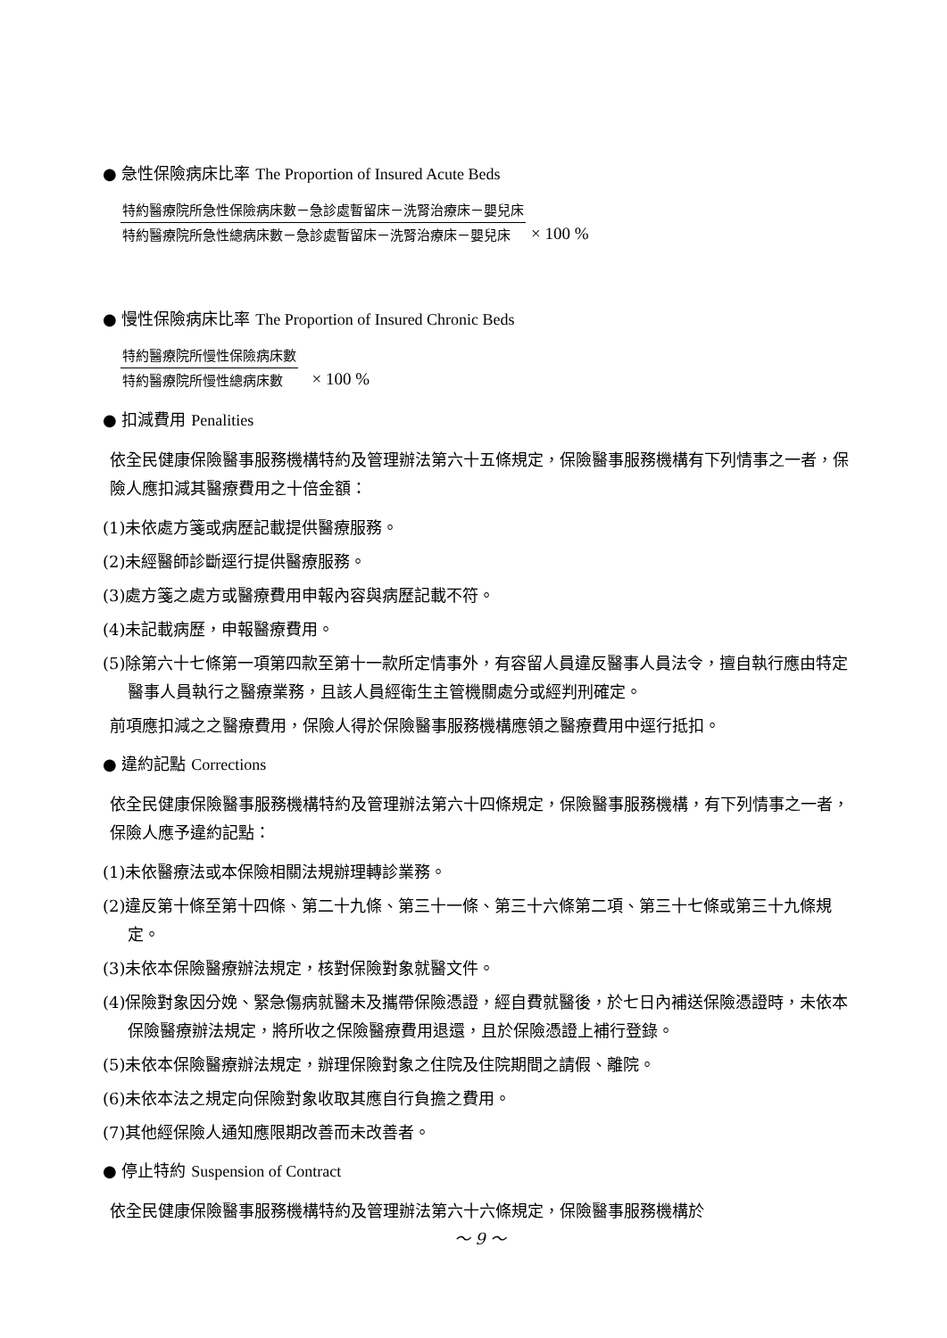● 急性保險病床比率 The Proportion of Insured Acute Beds
特約醫療院所急性保險病床數－急診處暫留床－洗腎治療床－嬰兒床
特約醫療院所急性總病床數－急診處暫留床－洗腎治療床－嬰兒床
× 100 %
● 慢性保險病床比率 The Proportion of Insured Chronic Beds
特約醫療院所慢性保險病床數
特約醫療院所慢性總病床數
× 100 %
● 扣減費用 Penalities
依全民健康保險醫事服務機構特約及管理辦法第六十五條規定，保險醫事服務機構有下列情事之一者，保險人應扣減其醫療費用之十倍金額：
(1)未依處方箋或病歷記載提供醫療服務。
(2)未經醫師診斷逕行提供醫療服務。
(3)處方箋之處方或醫療費用申報內容與病歷記載不符。
(4)未記載病歷，申報醫療費用。
(5)除第六十七條第一項第四款至第十一款所定情事外，有容留人員違反醫事人員法令，擅自執行應由特定醫事人員執行之醫療業務，且該人員經衛生主管機關處分或經判刑確定。
前項應扣減之之醫療費用，保險人得於保險醫事服務機構應領之醫療費用中逕行抵扣。
● 違約記點 Corrections
依全民健康保險醫事服務機構特約及管理辦法第六十四條規定，保險醫事服務機構，有下列情事之一者，保險人應予違約記點：
(1)未依醫療法或本保險相關法規辦理轉診業務。
(2)違反第十條至第十四條、第二十九條、第三十一條、第三十六條第二項、第三十七條或第三十九條規定。
(3)未依本保險醫療辦法規定，核對保險對象就醫文件。
(4)保險對象因分娩、緊急傷病就醫未及攜帶保險憑證，經自費就醫後，於七日內補送保險憑證時，未依本保險醫療辦法規定，將所收之保險醫療費用退還，且於保險憑證上補行登錄。
(5)未依本保險醫療辦法規定，辦理保險對象之住院及住院期間之請假、離院。
(6)未依本法之規定向保險對象收取其應自行負擔之費用。
(7)其他經保險人通知應限期改善而未改善者。
● 停止特約 Suspension of Contract
依全民健康保險醫事服務機構特約及管理辦法第六十六條規定，保險醫事服務機構於
～ 9 ～